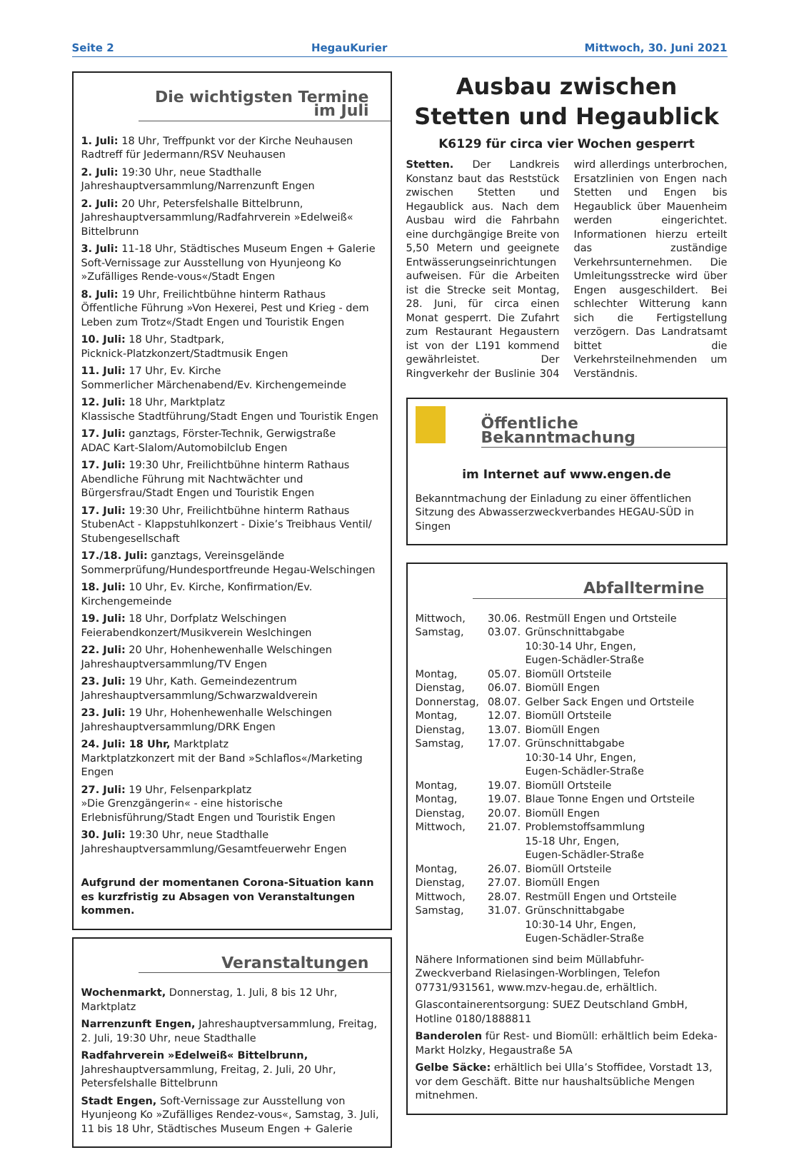Seite 2 HegauKurier Mittwoch, 30. Juni 2021
Die wichtigsten Termine im Juli
1. Juli: 18 Uhr, Treffpunkt vor der Kirche Neuhausen
Radtreff für Jedermann/RSV Neuhausen
2. Juli: 19:30 Uhr, neue Stadthalle
Jahreshauptversammlung/Narrenzunft Engen
2. Juli: 20 Uhr, Petersfelshalle Bittelbrunn,
Jahreshauptversammlung/Radfahrverein »Edelweiß« Bittelbrunn
3. Juli: 11-18 Uhr, Städtisches Museum Engen + Galerie
Soft-Vernissage zur Ausstellung von Hyunjeong Ko »Zufälliges Rende-vous«/Stadt Engen
8. Juli: 19 Uhr, Freilichtbühne hinterm Rathaus
Öffentliche Führung »Von Hexerei, Pest und Krieg - dem Leben zum Trotz«/Stadt Engen und Touristik Engen
10. Juli: 18 Uhr, Stadtpark,
Picknick-Platzkonzert/Stadtmusik Engen
11. Juli: 17 Uhr, Ev. Kirche
Sommerlicher Märchenabend/Ev. Kirchengemeinde
12. Juli: 18 Uhr, Marktplatz
Klassische Stadtführung/Stadt Engen und Touristik Engen
17. Juli: ganztags, Förster-Technik, Gerwigstraße
ADAC Kart-Slalom/Automobilclub Engen
17. Juli: 19:30 Uhr, Freilichtbühne hinterm Rathaus
Abendliche Führung mit Nachtwächter und Bürgersfrau/Stadt Engen und Touristik Engen
17. Juli: 19:30 Uhr, Freilichtbühne hinterm Rathaus
StubenAct - Klappstuhlkonzert - Dixie’s Treibhaus Ventil/ Stubengesellschaft
17./18. Juli: ganztags, Vereinsgelände
Sommerprüfung/Hundesportfreunde Hegau-Welschingen
18. Juli: 10 Uhr, Ev. Kirche, Konfirmation/Ev. Kirchengemeinde
19. Juli: 18 Uhr, Dorfplatz Welschingen
Feierabendkonzert/Musikverein Weslchingen
22. Juli: 20 Uhr, Hohenhewenhalle Welschingen
Jahreshauptversammlung/TV Engen
23. Juli: 19 Uhr, Kath. Gemeindezentrum
Jahreshauptversammlung/Schwarzwaldverein
23. Juli: 19 Uhr, Hohenhewenhalle Welschingen
Jahreshauptversammlung/DRK Engen
24. Juli: 18 Uhr, Marktplatz
Marktplatzkonzert mit der Band »Schlaflos«/Marketing Engen
27. Juli: 19 Uhr, Felsenparkplatz
»Die Grenzgängerin« - eine historische Erlebnisführung/Stadt Engen und Touristik Engen
30. Juli: 19:30 Uhr, neue Stadthalle
Jahreshauptversammlung/Gesamtfeuerwehr Engen
Aufgrund der momentanen Corona-Situation kann es kurzfristig zu Absagen von Veranstaltungen kommen.
Veranstaltungen
Wochenmarkt, Donnerstag, 1. Juli, 8 bis 12 Uhr, Marktplatz
Narrenzunft Engen, Jahreshauptversammlung, Freitag, 2. Juli, 19:30 Uhr, neue Stadthalle
Radfahrverein »Edelweiß« Bittelbrunn, Jahreshauptversammlung, Freitag, 2. Juli, 20 Uhr, Petersfelshalle Bittelbrunn
Stadt Engen, Soft-Vernissage zur Ausstellung von Hyunjeong Ko »Zufälliges Rendez-vous«, Samstag, 3. Juli, 11 bis 18 Uhr, Städtisches Museum Engen + Galerie
Ausbau zwischen
Stetten und Hegaublick
K6129 für circa vier Wochen gesperrt
Stetten. Der Landkreis Konstanz baut das Reststück zwischen Stetten und Hegaublick aus. Nach dem Ausbau wird die Fahrbahn eine durchgängige Breite von 5,50 Metern und geeignete Entwässerungseinrichtungen aufweisen. Für die Arbeiten ist die Strecke seit Montag, 28. Juni, für circa einen Monat gesperrt. Die Zufahrt zum Restaurant Hegaustern ist von der L191 kommend gewährleistet. Der Ringverkehr der Buslinie 304 wird allerdings unterbrochen, Ersatzlinien von Engen nach Stetten und Engen bis Hegaublick über Mauenheim werden eingerichtet. Informationen hierzu erteilt das zuständige Verkehrsunternehmen. Die Umleitungsstrecke wird über Engen ausgeschildert. Bei schlechter Witterung kann sich die Fertigstellung verzögern. Das Landratsamt bittet die Verkehrsteilnehmenden um Verständnis.
Öffentliche Bekanntmachung
im Internet auf www.engen.de
Bekanntmachung der Einladung zu einer öffentlichen Sitzung des Abwasserzweckverbandes HEGAU-SÜD in Singen
Abfalltermine
| Mittwoch, | 30.06. | Restmüll Engen und Ortsteile |
| Samstag, | 03.07. | Grünschnittabgabe 10:30-14 Uhr, Engen, Eugen-Schädler-Straße |
| Montag, | 05.07. | Biomüll Ortsteile |
| Dienstag, | 06.07. | Biomüll Engen |
| Donnerstag, | 08.07. | Gelber Sack Engen und Ortsteile |
| Montag, | 12.07. | Biomüll Ortsteile |
| Dienstag, | 13.07. | Biomüll Engen |
| Samstag, | 17.07. | Grünschnittabgabe 10:30-14 Uhr, Engen, Eugen-Schädler-Straße |
| Montag, | 19.07. | Biomüll Ortsteile |
| Montag, | 19.07. | Blaue Tonne Engen und Ortsteile |
| Dienstag, | 20.07. | Biomüll Engen |
| Mittwoch, | 21.07. | Problemstoffsammlung 15-18 Uhr, Engen, Eugen-Schädler-Straße |
| Montag, | 26.07. | Biomüll Ortsteile |
| Dienstag, | 27.07. | Biomüll Engen |
| Mittwoch, | 28.07. | Restmüll Engen und Ortsteile |
| Samstag, | 31.07. | Grünschnittabgabe 10:30-14 Uhr, Engen, Eugen-Schädler-Straße |
Nähere Informationen sind beim Müllabfuhr-Zweckverband Rielasingen-Worblingen, Telefon 07731/931561, www.mzv-hegau.de, erhältlich.
Glascontainerentsorgung: SUEZ Deutschland GmbH, Hotline 0180/1888811
Banderolen für Rest- und Biomüll: erhältlich beim Edeka-Markt Holzky, Hegaustraße 5A
Gelbe Säcke: erhältlich bei Ulla’s Stoffidee, Vorstadt 13, vor dem Geschäft. Bitte nur haushaltsübliche Mengen mitnehmen.